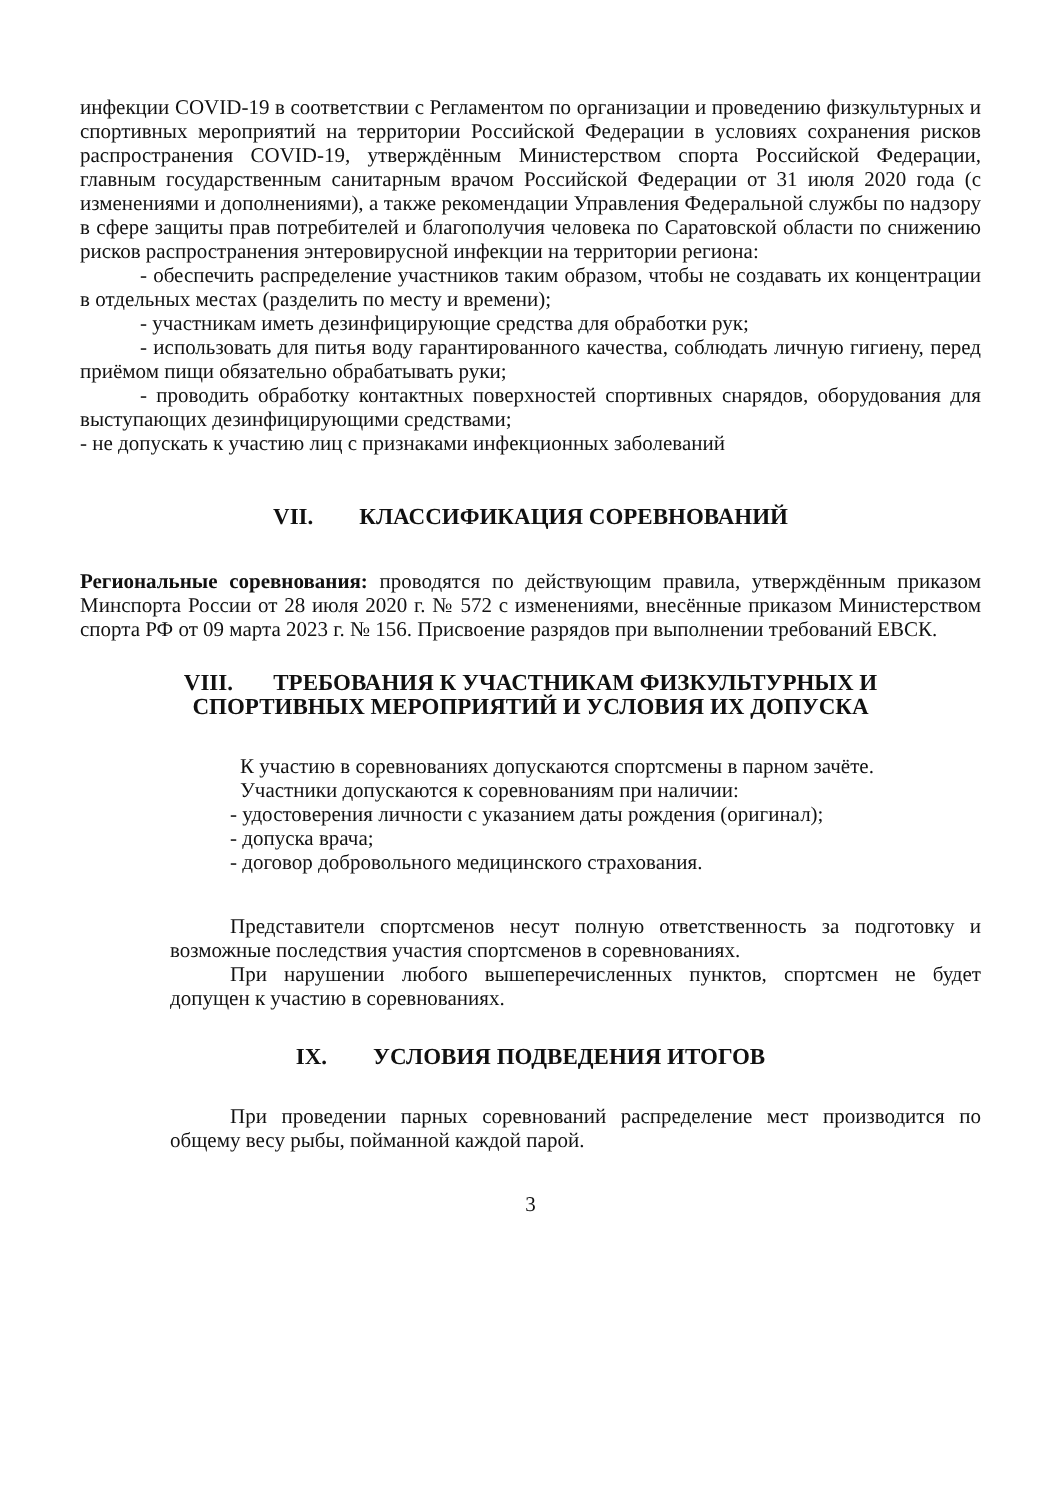инфекции COVID-19 в соответствии с Регламентом по организации и проведению физкультурных и спортивных мероприятий на территории Российской Федерации в условиях сохранения рисков распространения COVID-19, утверждённым Министерством спорта Российской Федерации, главным государственным санитарным врачом Российской Федерации от 31 июля 2020 года (с изменениями и дополнениями), а также рекомендации Управления Федеральной службы по надзору в сфере защиты прав потребителей и благополучия человека по Саратовской области по снижению рисков распространения энтеровирусной инфекции на территории региона:
- обеспечить распределение участников таким образом, чтобы не создавать их концентрации в отдельных местах (разделить по месту и времени);
- участникам иметь дезинфицирующие средства для обработки рук;
- использовать для питья воду гарантированного качества, соблюдать личную гигиену, перед приёмом пищи обязательно обрабатывать руки;
- проводить обработку контактных поверхностей спортивных снарядов, оборудования для выступающих дезинфицирующими средствами;
- не допускать к участию лиц с признаками инфекционных заболеваний
VII. КЛАССИФИКАЦИЯ СОРЕВНОВАНИЙ
Региональные соревнования: проводятся по действующим правила, утверждённым приказом Минспорта России от 28 июля 2020 г. № 572 с изменениями, внесённые приказом Министерством спорта РФ от 09 марта 2023 г. № 156. Присвоение разрядов при выполнении требований ЕВСК.
VIII. ТРЕБОВАНИЯ К УЧАСТНИКАМ ФИЗКУЛЬТУРНЫХ И
СПОРТИВНЫХ МЕРОПРИЯТИЙ И УСЛОВИЯ ИХ ДОПУСКА
К участию в соревнованиях допускаются спортсмены в парном зачёте.
Участники допускаются к соревнованиям при наличии:
- удостоверения личности с указанием даты рождения (оригинал);
- допуска врача;
- договор добровольного медицинского страхования.
Представители спортсменов несут полную ответственность за подготовку и возможные последствия участия спортсменов в соревнованиях.
При нарушении любого вышеперечисленных пунктов, спортсмен не будет допущен к участию в соревнованиях.
IX. УСЛОВИЯ ПОДВЕДЕНИЯ ИТОГОВ
При проведении парных соревнований распределение мест производится по общему весу рыбы, пойманной каждой парой.
3